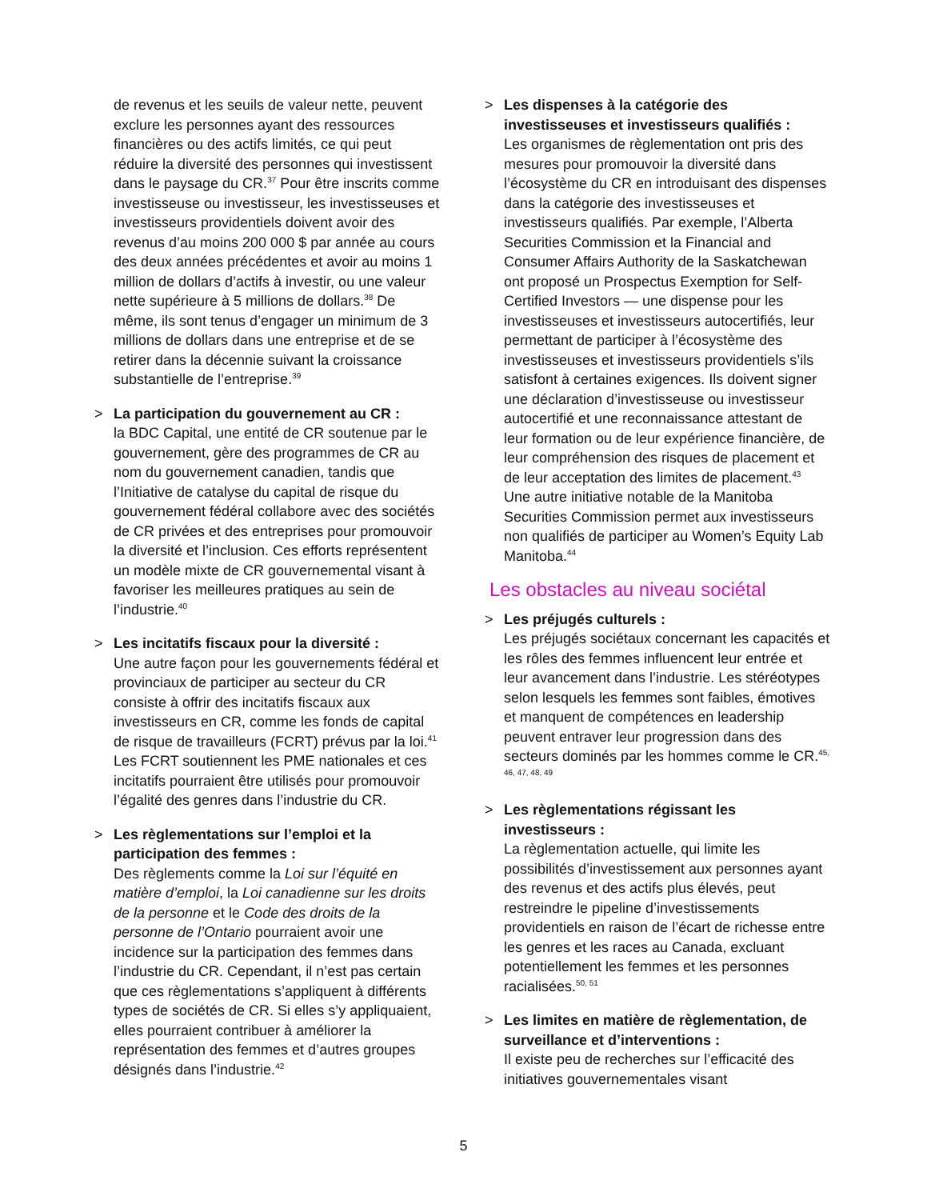de revenus et les seuils de valeur nette, peuvent exclure les personnes ayant des ressources financières ou des actifs limités, ce qui peut réduire la diversité des personnes qui investissent dans le paysage du CR.<sup>37</sup> Pour être inscrits comme investisseuse ou investisseur, les investisseuses et investisseurs providentiels doivent avoir des revenus d’au moins 200 000 $ par année au cours des deux années précédentes et avoir au moins 1 million de dollars d’actifs à investir, ou une valeur nette supérieure à 5 millions de dollars.<sup>38</sup> De même, ils sont tenus d’engager un minimum de 3 millions de dollars dans une entreprise et de se retirer dans la décennie suivant la croissance substantielle de l’entreprise.<sup>39</sup>
> La participation du gouvernement au CR :
la BDC Capital, une entité de CR soutenue par le gouvernement, gère des programmes de CR au nom du gouvernement canadien, tandis que l’Initiative de catalyse du capital de risque du gouvernement fédéral collabore avec des sociétés de CR privées et des entreprises pour promouvoir la diversité et l’inclusion. Ces efforts représentent un modèle mixte de CR gouvernemental visant à favoriser les meilleures pratiques au sein de l’industrie.<sup>40</sup>
> Les incitatifs fiscaux pour la diversité :
Une autre façon pour les gouvernements fédéral et provinciaux de participer au secteur du CR consiste à offrir des incitatifs fiscaux aux investisseurs en CR, comme les fonds de capital de risque de travailleurs (FCRT) prévus par la loi.<sup>41</sup> Les FCRT soutiennent les PME nationales et ces incitatifs pourraient être utilisés pour promouvoir l’égalité des genres dans l’industrie du CR.
> Les règlementations sur l’emploi et la participation des femmes :
Des règlements comme la Loi sur l’équité en matière d’emploi, la Loi canadienne sur les droits de la personne et le Code des droits de la personne de l’Ontario pourraient avoir une incidence sur la participation des femmes dans l’industrie du CR. Cependant, il n’est pas certain que ces règlementations s’appliquent à différents types de sociétés de CR. Si elles s’y appliquaient, elles pourraient contribuer à améliorer la représentation des femmes et d’autres groupes désignés dans l’industrie.<sup>42</sup>
> Les dispenses à la catégorie des investisseuses et investisseurs qualifiés :
Les organismes de règlementation ont pris des mesures pour promouvoir la diversité dans l’écosystème du CR en introduisant des dispenses dans la catégorie des investisseuses et investisseurs qualifiés. Par exemple, l’Alberta Securities Commission et la Financial and Consumer Affairs Authority de la Saskatchewan ont proposé un Prospectus Exemption for Self-Certified Investors — une dispense pour les investisseuses et investisseurs autocertifiés, leur permettant de participer à l’écosystème des investisseuses et investisseurs providentiels s’ils satisfont à certaines exigences. Ils doivent signer une déclaration d’investisseuse ou investisseur autocertifié et une reconnaissance attestant de leur formation ou de leur expérience financière, de leur compréhension des risques de placement et de leur acceptation des limites de placement.<sup>43</sup> Une autre initiative notable de la Manitoba Securities Commission permet aux investisseurs non qualifiés de participer au Women’s Equity Lab Manitoba.<sup>44</sup>
Les obstacles au niveau sociétal
> Les préjugés culturels :
Les préjugés sociétaux concernant les capacités et les rôles des femmes influencent leur entrée et leur avancement dans l’industrie. Les stéréotypes selon lesquels les femmes sont faibles, émotives et manquent de compétences en leadership peuvent entraver leur progression dans des secteurs dominés par les hommes comme le CR.<sup>45, 46, 47, 48, 49</sup>
> Les règlementations régissant les investisseurs :
La règlementation actuelle, qui limite les possibilités d’investissement aux personnes ayant des revenus et des actifs plus élevés, peut restreindre le pipeline d’investissements providentiels en raison de l’écart de richesse entre les genres et les races au Canada, excluant potentiellement les femmes et les personnes racialisées.<sup>50, 51</sup>
> Les limites en matière de règlementation, de surveillance et d’interventions :
Il existe peu de recherches sur l’efficacité des initiatives gouvernementales visant
5